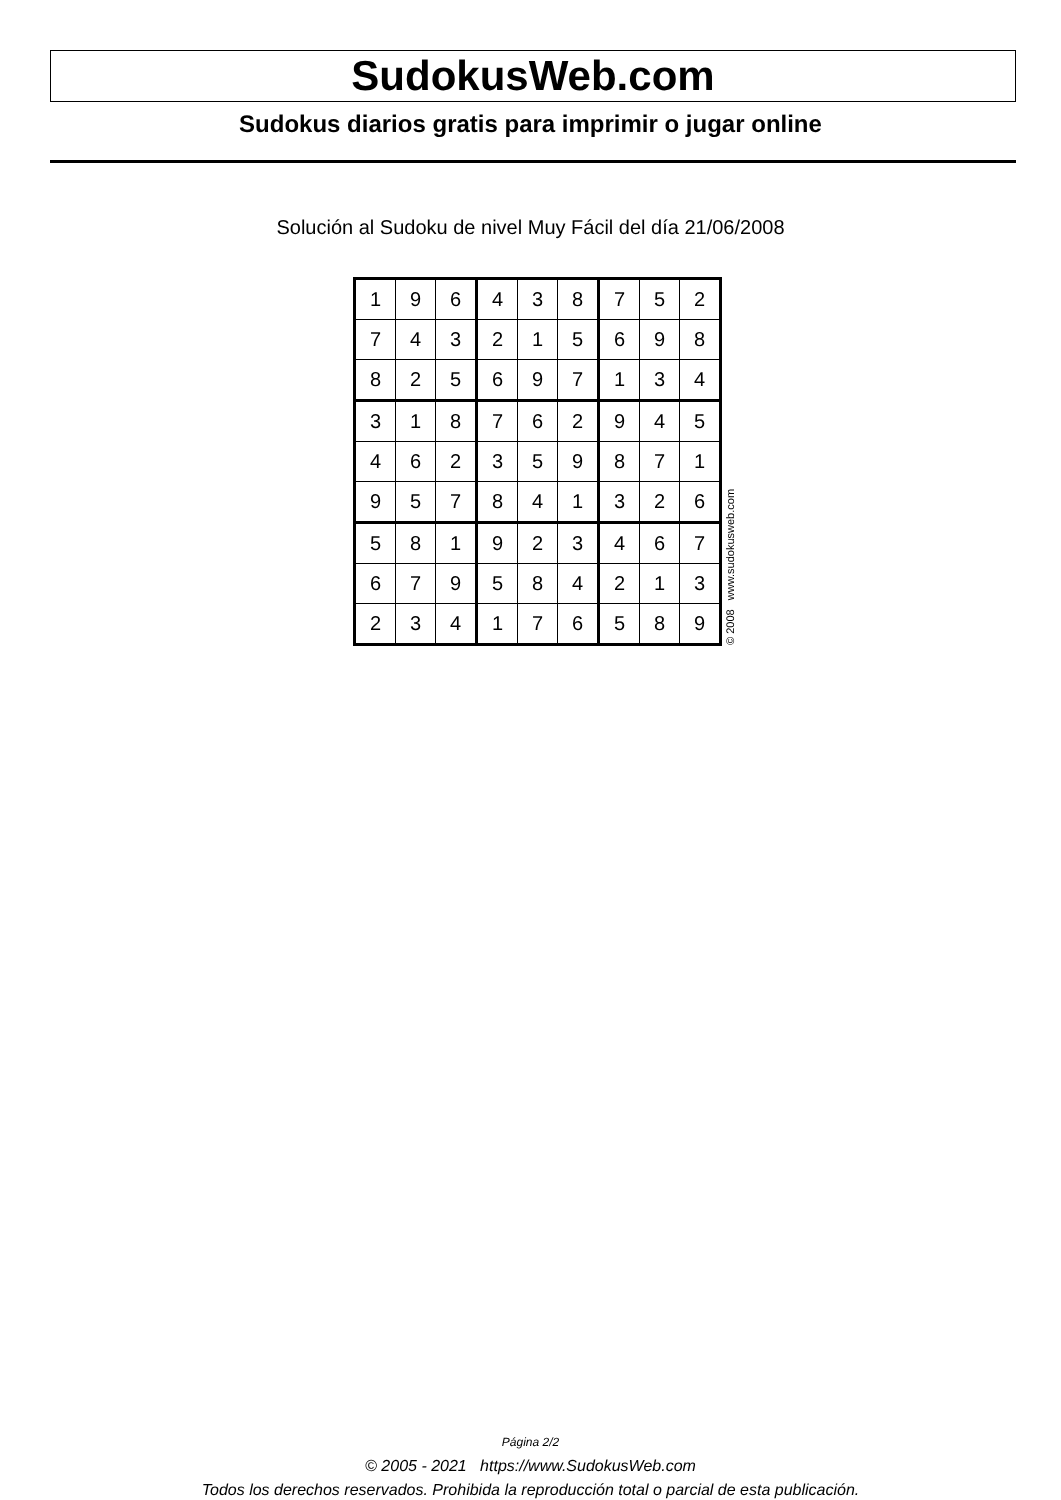SudokusWeb.com
Sudokus diarios gratis para imprimir o jugar online
Solución al Sudoku de nivel Muy Fácil del día 21/06/2008
| 1 | 9 | 6 | 4 | 3 | 8 | 7 | 5 | 2 |
| 7 | 4 | 3 | 2 | 1 | 5 | 6 | 9 | 8 |
| 8 | 2 | 5 | 6 | 9 | 7 | 1 | 3 | 4 |
| 3 | 1 | 8 | 7 | 6 | 2 | 9 | 4 | 5 |
| 4 | 6 | 2 | 3 | 5 | 9 | 8 | 7 | 1 |
| 9 | 5 | 7 | 8 | 4 | 1 | 3 | 2 | 6 |
| 5 | 8 | 1 | 9 | 2 | 3 | 4 | 6 | 7 |
| 6 | 7 | 9 | 5 | 8 | 4 | 2 | 1 | 3 |
| 2 | 3 | 4 | 1 | 7 | 6 | 5 | 8 | 9 |
© 2008 www.sudokusweb.com
Página 2/2
© 2005 - 2021 https://www.SudokusWeb.com
Todos los derechos reservados. Prohibida la reproducción total o parcial de esta publicación.